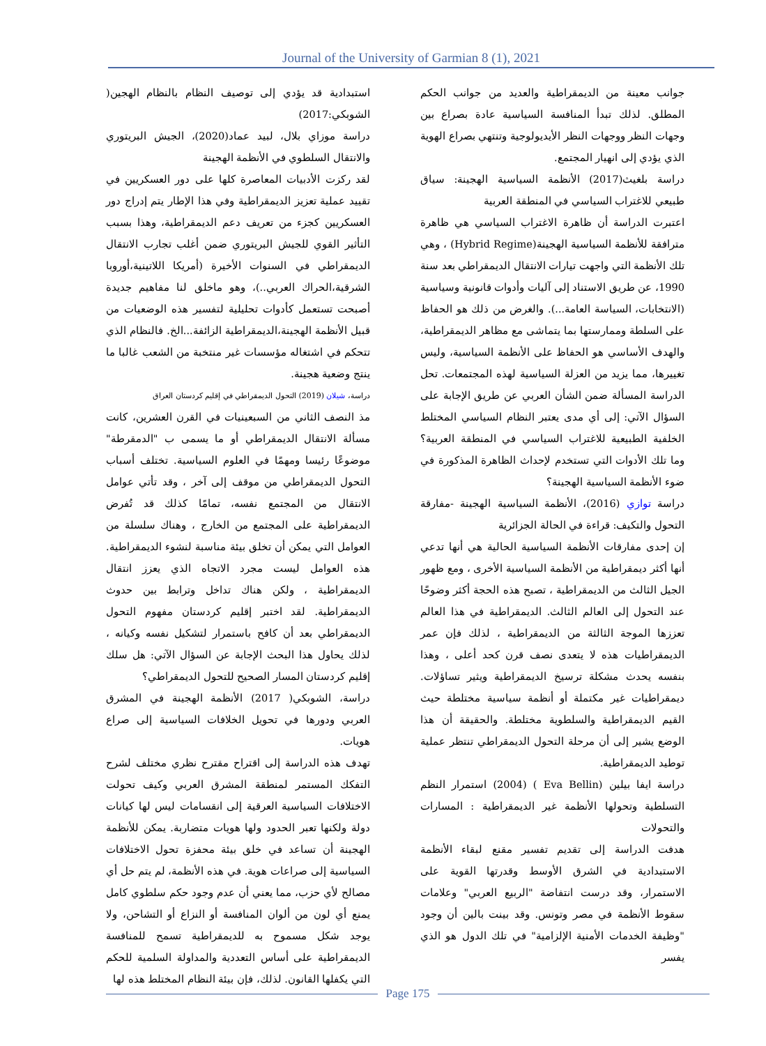Journal of the University of Garmian 8 (1), 2021
استبدادية قد يؤدي إلى توصيف النظام بالنظام الهجين( الشوبكي:2017)
دراسة موزاي بلال، لبيد عماد(2020)، الجيش البريتوري والانتقال السلطوي في الأنظمة الهجينة
لقد ركزت الأدبيات المعاصرة كلها على دور العسكريين في تقييد عملية تعزيز الديمقراطية وفي هذا الإطار يتم إدراج دور العسكريين كجزء من تعريف دعم الديمقراطية، وهذا بسبب التأثير القوي للجيش البريتوري ضمن أغلب تجارب الانتقال الديمقراطي في السنوات الأخيرة (أمريكا اللاتينية،أوروبا الشرقية،الحراك العربي..)، وهو ماخلق لنا مفاهيم جديدة أصبحت تستعمل كأدوات تحليلية لتفسير هذه الوضعيات من قبيل الأنظمة الهجينة،الديمقراطية الزائفة...الخ. فالنظام الذي تتحكم في اشتغاله مؤسسات غير منتخبة من الشعب غالبا ما ينتج وضعية هجينة.
دراسة، شيلان (2019) التحول الديمقراطي في إقليم كردستان العراق
مذ النصف الثاني من السبعينيات في القرن العشرين، كانت مسألة الانتقال الديمقراطي أو ما يسمى ب "الدمقرطة" موضوعًا رئيسا ومهمًا في العلوم السياسية. تختلف أسباب التحول الديمقراطي من موقف إلى آخر ، وقد تأتي عوامل الانتقال من المجتمع نفسه، تمامًا كذلك قد تُفرض الديمقراطية على المجتمع من الخارج ، وهناك سلسلة من العوامل التي يمكن أن تخلق بيئة مناسبة لنشوء الديمقراطية. هذه العوامل ليست مجرد الاتجاه الذي يعزز انتقال الديمقراطية ، ولكن هناك تداخل وترابط بين حدوث الديمقراطية. لقد اختبر إقليم كردستان مفهوم التحول الديمقراطي بعد أن كافح باستمرار لتشكيل نفسه وكيانه ، لذلك يحاول هذا البحث الإجابة عن السؤال الآتي: هل سلك إقليم كردستان المسار الصحيح للتحول الديمقراطي؟
دراسة، الشوبكي( 2017) الأنظمة الهجينة في المشرق العربي ودورها في تحويل الخلافات السياسية إلى صراع هويات.
تهدف هذه الدراسة إلى اقتراح مقترح نظري مختلف لشرح التفكك المستمر لمنطقة المشرق العربي وكيف تحولت الاختلافات السياسية العرقية إلى انقسامات ليس لها كيانات دولة ولكنها تعبر الحدود ولها هويات متضاربة. يمكن للأنظمة الهجينة أن تساعد في خلق بيئة محفزة تحول الاختلافات السياسية إلى صراعات هوية. في هذه الأنظمة، لم يتم حل أي مصالح لأي حزب، مما يعني أن عدم وجود حكم سلطوي كامل يمنع أي لون من ألوان المنافسة أو النزاع أو التشاحن، ولا يوجد شكل مسموح به للديمقراطية تسمح للمنافسة الديمقراطية على أساس التعددية والمداولة السلمية للحكم التي يكفلها القانون. لذلك، فإن بيئة النظام المختلط هذه لها
جوانب معينة من الديمقراطية والعديد من جوانب الحكم المطلق. لذلك تبدأ المنافسة السياسية عادة بصراع بين وجهات النظر ووجهات النظر الأيديولوجية وتنتهي بصراع الهوية الذي يؤدي إلى انهيار المجتمع.
دراسة بلغيث(2017) الأنظمة السياسية الهجينة: سياق طبيعي للاغتراب السياسي في المنطقة العربية
اعتبرت الدراسة أن ظاهرة الاغتراب السياسي هي ظاهرة مترافقة للأنظمة السياسية الهجينة(Hybrid Regime) ، وهي تلك الأنظمة التي واجهت تيارات الانتقال الديمقراطي بعد سنة 1990، عن طريق الاستناد إلى آليات وأدوات قانونية وسياسية (الانتخابات، السياسة العامة...). والغرض من ذلك هو الحفاظ على السلطة وممارستها بما يتماشى مع مظاهر الديمقراطية، والهدف الأساسي هو الحفاظ على الأنظمة السياسية، وليس تغييرها، مما يزيد من العزلة السياسية لهذه المجتمعات. تحل الدراسة المسألة ضمن الشأن العربي عن طريق الإجابة على السؤال الآتي: إلى أي مدى يعتبر النظام السياسي المختلط الخلفية الطبيعية للاغتراب السياسي في المنطقة العربية؟ وما تلك الأدوات التي تستخدم لإحداث الظاهرة المذكورة في ضوء الأنظمة السياسية الهجينة؟
دراسة توازي (2016)، الأنظمة السياسية الهجينة -مفارقة التحول والتكيف: قراءة في الحالة الجزائرية
إن إحدى مفارقات الأنظمة السياسية الحالية هي أنها تدعي أنها أكثر ديمقراطية من الأنظمة السياسية الأخرى ، ومع ظهور الجيل الثالث من الديمقراطية ، تصبح هذه الحجة أكثر وضوحًا عند التحول إلى العالم الثالث. الديمقراطية في هذا العالم تعززها الموجة الثالثة من الديمقراطية ، لذلك فإن عمر الديمقراطيات هذه لا يتعدى نصف قرن كحد أعلى ، وهذا بنفسه يحدث مشكلة ترسيخ الديمقراطية ويثير تساؤلات. ديمقراطيات غير مكتملة أو أنظمة سياسية مختلطة حيث القيم الديمقراطية والسلطوية مختلطة. والحقيقة أن هذا الوضع يشير إلى أن مرحلة التحول الديمقراطي تنتظر عملية توطيد الديمقراطية.
دراسة ايفا بيلين (Eva Bellin ) (2004) استمرار النظم التسلطية وتحولها الأنظمة غير الديمقراطية : المسارات والتحولات
هدفت الدراسة إلى تقديم تفسير مقنع لبقاء الأنظمة الاستبدادية في الشرق الأوسط وقدرتها القوية على الاستمرار، وقد درست انتفاضة "الربيع العربي" وعلامات سقوط الأنظمة في مصر وتونس. وقد بينت بالين أن وجود "وظيفة الخدمات الأمنية الإلزامية" في تلك الدول هو الذي يفسر
Page 175